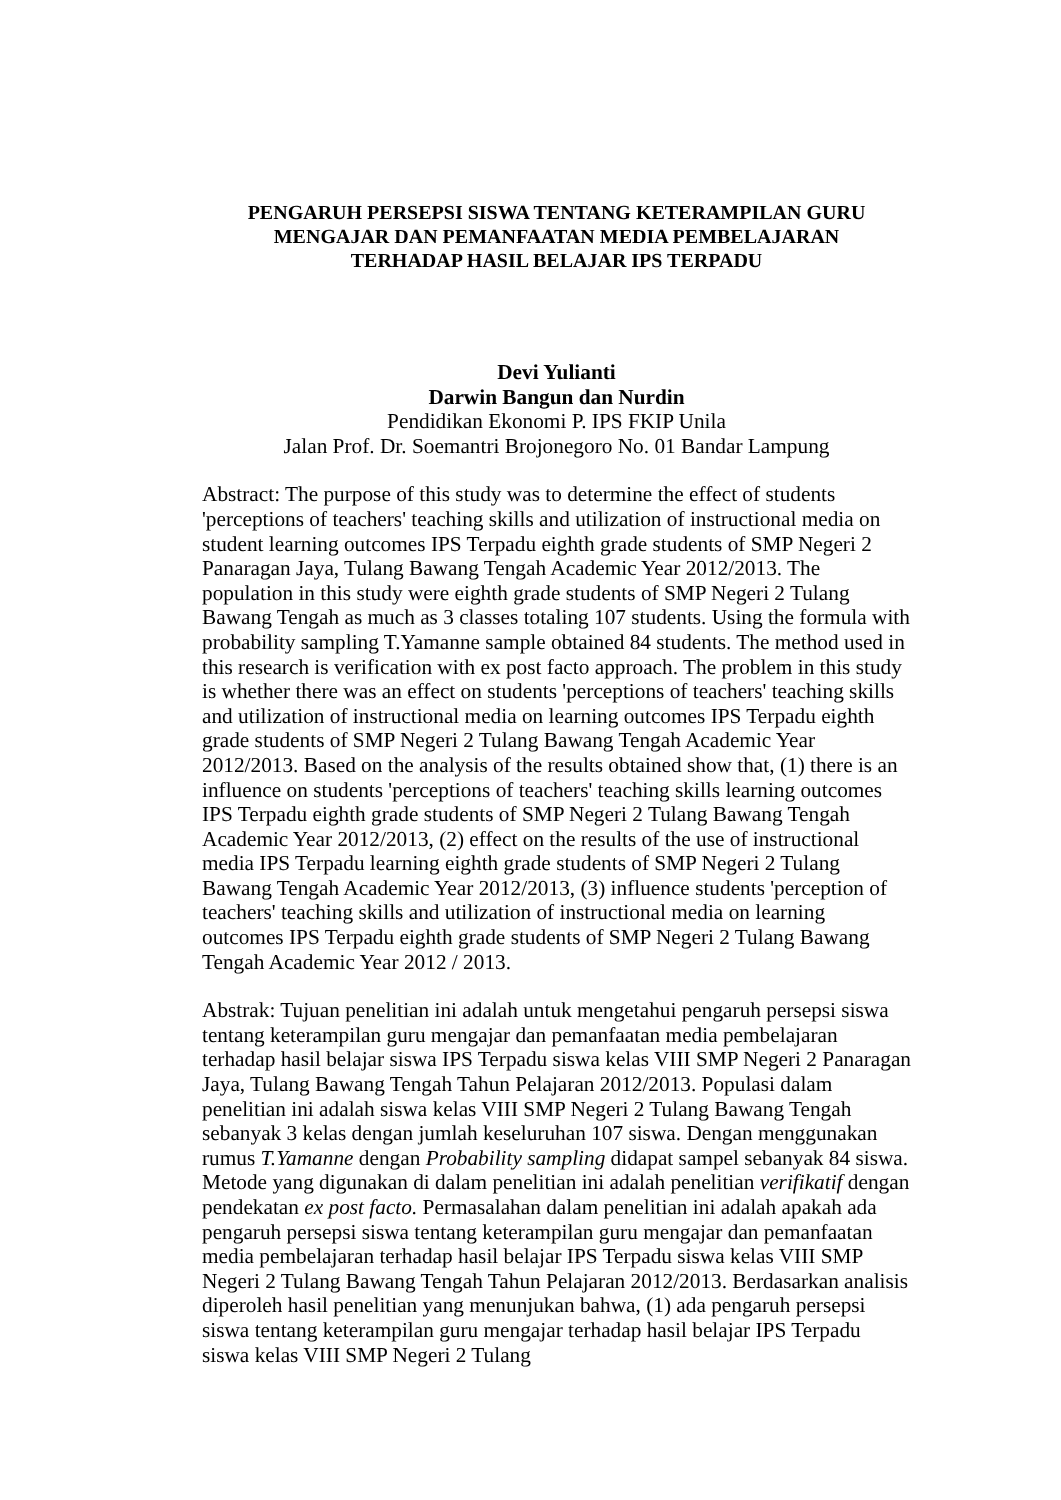PENGARUH PERSEPSI SISWA TENTANG KETERAMPILAN GURU
MENGAJAR DAN PEMANFAATAN MEDIA PEMBELAJARAN
TERHADAP HASIL BELAJAR IPS TERPADU
Devi Yulianti
Darwin Bangun dan Nurdin
Pendidikan Ekonomi P. IPS FKIP Unila
Jalan Prof. Dr. Soemantri Brojonegoro No. 01 Bandar Lampung
Abstract: The purpose of this study was to determine the effect of students 'perceptions of teachers' teaching skills and utilization of instructional media on student learning outcomes IPS Terpadu eighth grade students of SMP Negeri 2 Panaragan Jaya, Tulang Bawang Tengah Academic Year 2012/2013. The population in this study were eighth grade students of SMP Negeri 2 Tulang Bawang Tengah as much as 3 classes totaling 107 students. Using the formula with probability sampling T.Yamanne sample obtained 84 students. The method used in this research is verification with ex post facto approach. The problem in this study is whether there was an effect on students 'perceptions of teachers' teaching skills and utilization of instructional media on learning outcomes IPS Terpadu eighth grade students of SMP Negeri 2 Tulang Bawang Tengah Academic Year 2012/2013. Based on the analysis of the results obtained show that, (1) there is an influence on students 'perceptions of teachers' teaching skills learning outcomes IPS Terpadu eighth grade students of SMP Negeri 2 Tulang Bawang Tengah Academic Year 2012/2013, (2) effect on the results of the use of instructional media IPS Terpadu learning eighth grade students of SMP Negeri 2 Tulang Bawang Tengah Academic Year 2012/2013, (3) influence students 'perception of teachers' teaching skills and utilization of instructional media on learning outcomes IPS Terpadu eighth grade students of SMP Negeri 2 Tulang Bawang Tengah Academic Year 2012 / 2013.
Abstrak: Tujuan penelitian ini adalah untuk mengetahui pengaruh persepsi siswa tentang keterampilan guru mengajar dan pemanfaatan media pembelajaran terhadap hasil belajar siswa IPS Terpadu siswa kelas VIII SMP Negeri 2 Panaragan Jaya, Tulang Bawang Tengah Tahun Pelajaran 2012/2013. Populasi dalam penelitian ini adalah siswa kelas VIII SMP Negeri 2 Tulang Bawang Tengah sebanyak 3 kelas dengan jumlah keseluruhan 107 siswa. Dengan menggunakan rumus T.Yamanne dengan Probability sampling didapat sampel sebanyak 84 siswa. Metode yang digunakan di dalam penelitian ini adalah penelitian verifikatif dengan pendekatan ex post facto. Permasalahan dalam penelitian ini adalah apakah ada pengaruh persepsi siswa tentang keterampilan guru mengajar dan pemanfaatan media pembelajaran terhadap hasil belajar IPS Terpadu siswa kelas VIII SMP Negeri 2 Tulang Bawang Tengah Tahun Pelajaran 2012/2013. Berdasarkan analisis diperoleh hasil penelitian yang menunjukan bahwa, (1) ada pengaruh persepsi siswa tentang keterampilan guru mengajar terhadap hasil belajar IPS Terpadu siswa kelas VIII SMP Negeri 2 Tulang